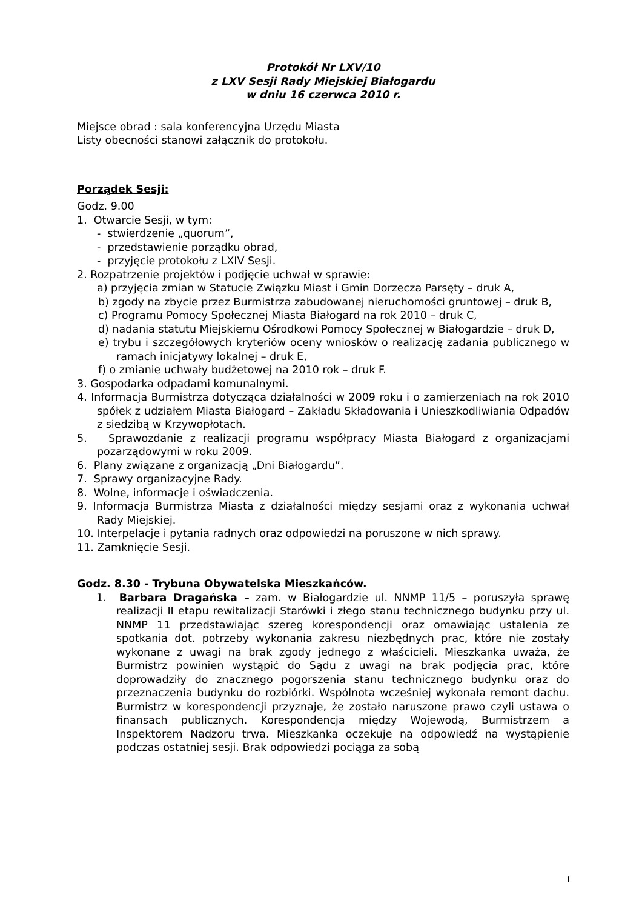Protokół Nr LXV/10
z LXV Sesji Rady Miejskiej Białogardu
w dniu 16 czerwca 2010 r.
Miejsce obrad : sala konferencyjna Urzędu Miasta
Listy obecności stanowi załącznik do protokołu.
Porządek Sesji:
Godz. 9.00
1. Otwarcie Sesji, w tym:
- stwierdzenie „quorum”,
- przedstawienie porządku obrad,
- przyjęcie protokołu z LXIV Sesji.
2. Rozpatrzenie projektów i podjęcie uchwał w sprawie:
a) przyjęcia zmian w Statucie Związku Miast i Gmin Dorzecza Parsęty – druk A,
b) zgody na zbycie przez Burmistrza zabudowanej nieruchomości gruntowej – druk B,
c) Programu Pomocy Społecznej Miasta Białogard na rok 2010 – druk C,
d) nadania statutu Miejskiemu Ośrodkowi Pomocy Społecznej w Białogardzie – druk D,
e) trybu i szczegółowych kryteriów oceny wniosków o realizację zadania publicznego w ramach inicjatywy lokalnej – druk E,
f) o zmianie uchwały budżetowej na 2010 rok – druk F.
3. Gospodarka odpadami komunalnymi.
4. Informacja Burmistrza dotycząca działalności w 2009 roku i o zamierzeniach na rok 2010 spółek z udziałem Miasta Białogard – Zakładu Składowania i Unieszkodliwiania Odpadów z siedzibą w Krzywopłotach.
5. Sprawozdanie z realizacji programu współpracy Miasta Białogard z organizacjami pozarządowymi w roku 2009.
6. Plany związane z organizacją „Dni Białogardu”.
7. Sprawy organizacyjne Rady.
8. Wolne, informacje i oświadczenia.
9. Informacja Burmistrza Miasta z działalności między sesjami oraz z wykonania uchwał Rady Miejskiej.
10. Interpelacje i pytania radnych oraz odpowiedzi na poruszone w nich sprawy.
11. Zamknięcie Sesji.
Godz. 8.30 - Trybuna Obywatelska Mieszkańców.
1. Barbara Dragańska – zam. w Białogardzie ul. NNMP 11/5 – poruszyła sprawę realizacji II etapu rewitalizacji Starówki i złego stanu technicznego budynku przy ul. NNMP 11 przedstawiając szereg korespondencji oraz omawiając ustalenia ze spotkania dot. potrzeby wykonania zakresu niezbędnych prac, które nie zostały wykonane z uwagi na brak zgody jednego z właścicieli. Mieszkanka uważa, że Burmistrz powinien wystąpić do Sądu z uwagi na brak podjęcia prac, które doprowadziły do znacznego pogorszenia stanu technicznego budynku oraz do przeznaczenia budynku do rozbiórki. Wspólnota wcześniej wykonała remont dachu. Burmistrz w korespondencji przyznaje, że zostało naruszone prawo czyli ustawa o finansach publicznych. Korespondencja między Wojewodą, Burmistrzem a Inspektorem Nadzoru trwa. Mieszkanka oczekuje na odpowiedź na wystąpienie podczas ostatniej sesji. Brak odpowiedzi pociąga za sobą
1